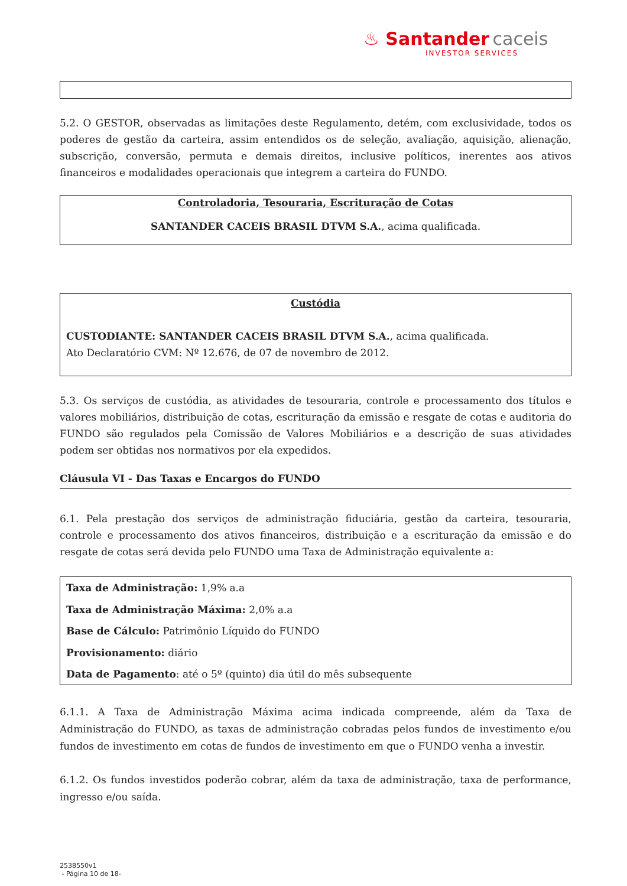♨ Santander caceis
INVESTOR SERVICES
5.2. O GESTOR, observadas as limitações deste Regulamento, detém, com exclusividade, todos os poderes de gestão da carteira, assim entendidos os de seleção, avaliação, aquisição, alienação, subscrição, conversão, permuta e demais direitos, inclusive políticos, inerentes aos ativos financeiros e modalidades operacionais que integrem a carteira do FUNDO.
Controladoria, Tesouraria, Escrituração de Cotas
SANTANDER CACEIS BRASIL DTVM S.A., acima qualificada.
Custódia
CUSTODIANTE: SANTANDER CACEIS BRASIL DTVM S.A., acima qualificada.
Ato Declaratório CVM: Nº 12.676, de 07 de novembro de 2012.
5.3. Os serviços de custódia, as atividades de tesouraria, controle e processamento dos títulos e valores mobiliários, distribuição de cotas, escrituração da emissão e resgate de cotas e auditoria do FUNDO são regulados pela Comissão de Valores Mobiliários e a descrição de suas atividades podem ser obtidas nos normativos por ela expedidos.
Cláusula VI - Das Taxas e Encargos do FUNDO
6.1. Pela prestação dos serviços de administração fiduciária, gestão da carteira, tesouraria, controle e processamento dos ativos financeiros, distribuição e a escrituração da emissão e do resgate de cotas será devida pelo FUNDO uma Taxa de Administração equivalente a:
Taxa de Administração: 1,9% a.a
Taxa de Administração Máxima: 2,0% a.a
Base de Cálculo: Patrimônio Líquido do FUNDO
Provisionamento: diário
Data de Pagamento: até o 5º (quinto) dia útil do mês subsequente
6.1.1. A Taxa de Administração Máxima acima indicada compreende, além da Taxa de Administração do FUNDO, as taxas de administração cobradas pelos fundos de investimento e/ou fundos de investimento em cotas de fundos de investimento em que o FUNDO venha a investir.
6.1.2. Os fundos investidos poderão cobrar, além da taxa de administração, taxa de performance, ingresso e/ou saída.
2538550v1
- Página 10 de 18-